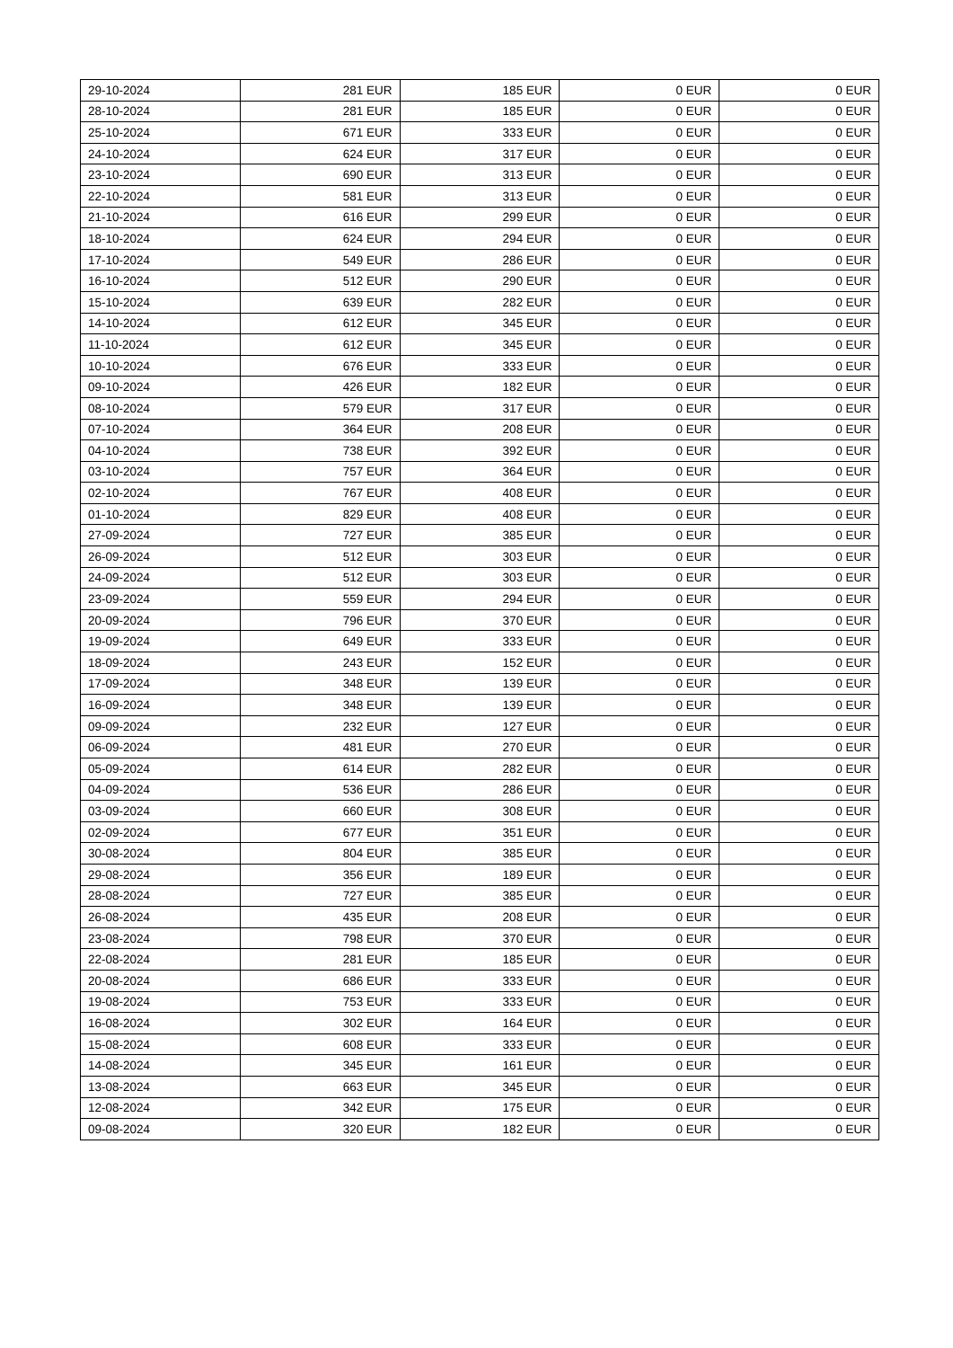| 29-10-2024 | 281 EUR | 185 EUR | 0 EUR | 0 EUR |
| 28-10-2024 | 281 EUR | 185 EUR | 0 EUR | 0 EUR |
| 25-10-2024 | 671 EUR | 333 EUR | 0 EUR | 0 EUR |
| 24-10-2024 | 624 EUR | 317 EUR | 0 EUR | 0 EUR |
| 23-10-2024 | 690 EUR | 313 EUR | 0 EUR | 0 EUR |
| 22-10-2024 | 581 EUR | 313 EUR | 0 EUR | 0 EUR |
| 21-10-2024 | 616 EUR | 299 EUR | 0 EUR | 0 EUR |
| 18-10-2024 | 624 EUR | 294 EUR | 0 EUR | 0 EUR |
| 17-10-2024 | 549 EUR | 286 EUR | 0 EUR | 0 EUR |
| 16-10-2024 | 512 EUR | 290 EUR | 0 EUR | 0 EUR |
| 15-10-2024 | 639 EUR | 282 EUR | 0 EUR | 0 EUR |
| 14-10-2024 | 612 EUR | 345 EUR | 0 EUR | 0 EUR |
| 11-10-2024 | 612 EUR | 345 EUR | 0 EUR | 0 EUR |
| 10-10-2024 | 676 EUR | 333 EUR | 0 EUR | 0 EUR |
| 09-10-2024 | 426 EUR | 182 EUR | 0 EUR | 0 EUR |
| 08-10-2024 | 579 EUR | 317 EUR | 0 EUR | 0 EUR |
| 07-10-2024 | 364 EUR | 208 EUR | 0 EUR | 0 EUR |
| 04-10-2024 | 738 EUR | 392 EUR | 0 EUR | 0 EUR |
| 03-10-2024 | 757 EUR | 364 EUR | 0 EUR | 0 EUR |
| 02-10-2024 | 767 EUR | 408 EUR | 0 EUR | 0 EUR |
| 01-10-2024 | 829 EUR | 408 EUR | 0 EUR | 0 EUR |
| 27-09-2024 | 727 EUR | 385 EUR | 0 EUR | 0 EUR |
| 26-09-2024 | 512 EUR | 303 EUR | 0 EUR | 0 EUR |
| 24-09-2024 | 512 EUR | 303 EUR | 0 EUR | 0 EUR |
| 23-09-2024 | 559 EUR | 294 EUR | 0 EUR | 0 EUR |
| 20-09-2024 | 796 EUR | 370 EUR | 0 EUR | 0 EUR |
| 19-09-2024 | 649 EUR | 333 EUR | 0 EUR | 0 EUR |
| 18-09-2024 | 243 EUR | 152 EUR | 0 EUR | 0 EUR |
| 17-09-2024 | 348 EUR | 139 EUR | 0 EUR | 0 EUR |
| 16-09-2024 | 348 EUR | 139 EUR | 0 EUR | 0 EUR |
| 09-09-2024 | 232 EUR | 127 EUR | 0 EUR | 0 EUR |
| 06-09-2024 | 481 EUR | 270 EUR | 0 EUR | 0 EUR |
| 05-09-2024 | 614 EUR | 282 EUR | 0 EUR | 0 EUR |
| 04-09-2024 | 536 EUR | 286 EUR | 0 EUR | 0 EUR |
| 03-09-2024 | 660 EUR | 308 EUR | 0 EUR | 0 EUR |
| 02-09-2024 | 677 EUR | 351 EUR | 0 EUR | 0 EUR |
| 30-08-2024 | 804 EUR | 385 EUR | 0 EUR | 0 EUR |
| 29-08-2024 | 356 EUR | 189 EUR | 0 EUR | 0 EUR |
| 28-08-2024 | 727 EUR | 385 EUR | 0 EUR | 0 EUR |
| 26-08-2024 | 435 EUR | 208 EUR | 0 EUR | 0 EUR |
| 23-08-2024 | 798 EUR | 370 EUR | 0 EUR | 0 EUR |
| 22-08-2024 | 281 EUR | 185 EUR | 0 EUR | 0 EUR |
| 20-08-2024 | 686 EUR | 333 EUR | 0 EUR | 0 EUR |
| 19-08-2024 | 753 EUR | 333 EUR | 0 EUR | 0 EUR |
| 16-08-2024 | 302 EUR | 164 EUR | 0 EUR | 0 EUR |
| 15-08-2024 | 608 EUR | 333 EUR | 0 EUR | 0 EUR |
| 14-08-2024 | 345 EUR | 161 EUR | 0 EUR | 0 EUR |
| 13-08-2024 | 663 EUR | 345 EUR | 0 EUR | 0 EUR |
| 12-08-2024 | 342 EUR | 175 EUR | 0 EUR | 0 EUR |
| 09-08-2024 | 320 EUR | 182 EUR | 0 EUR | 0 EUR |